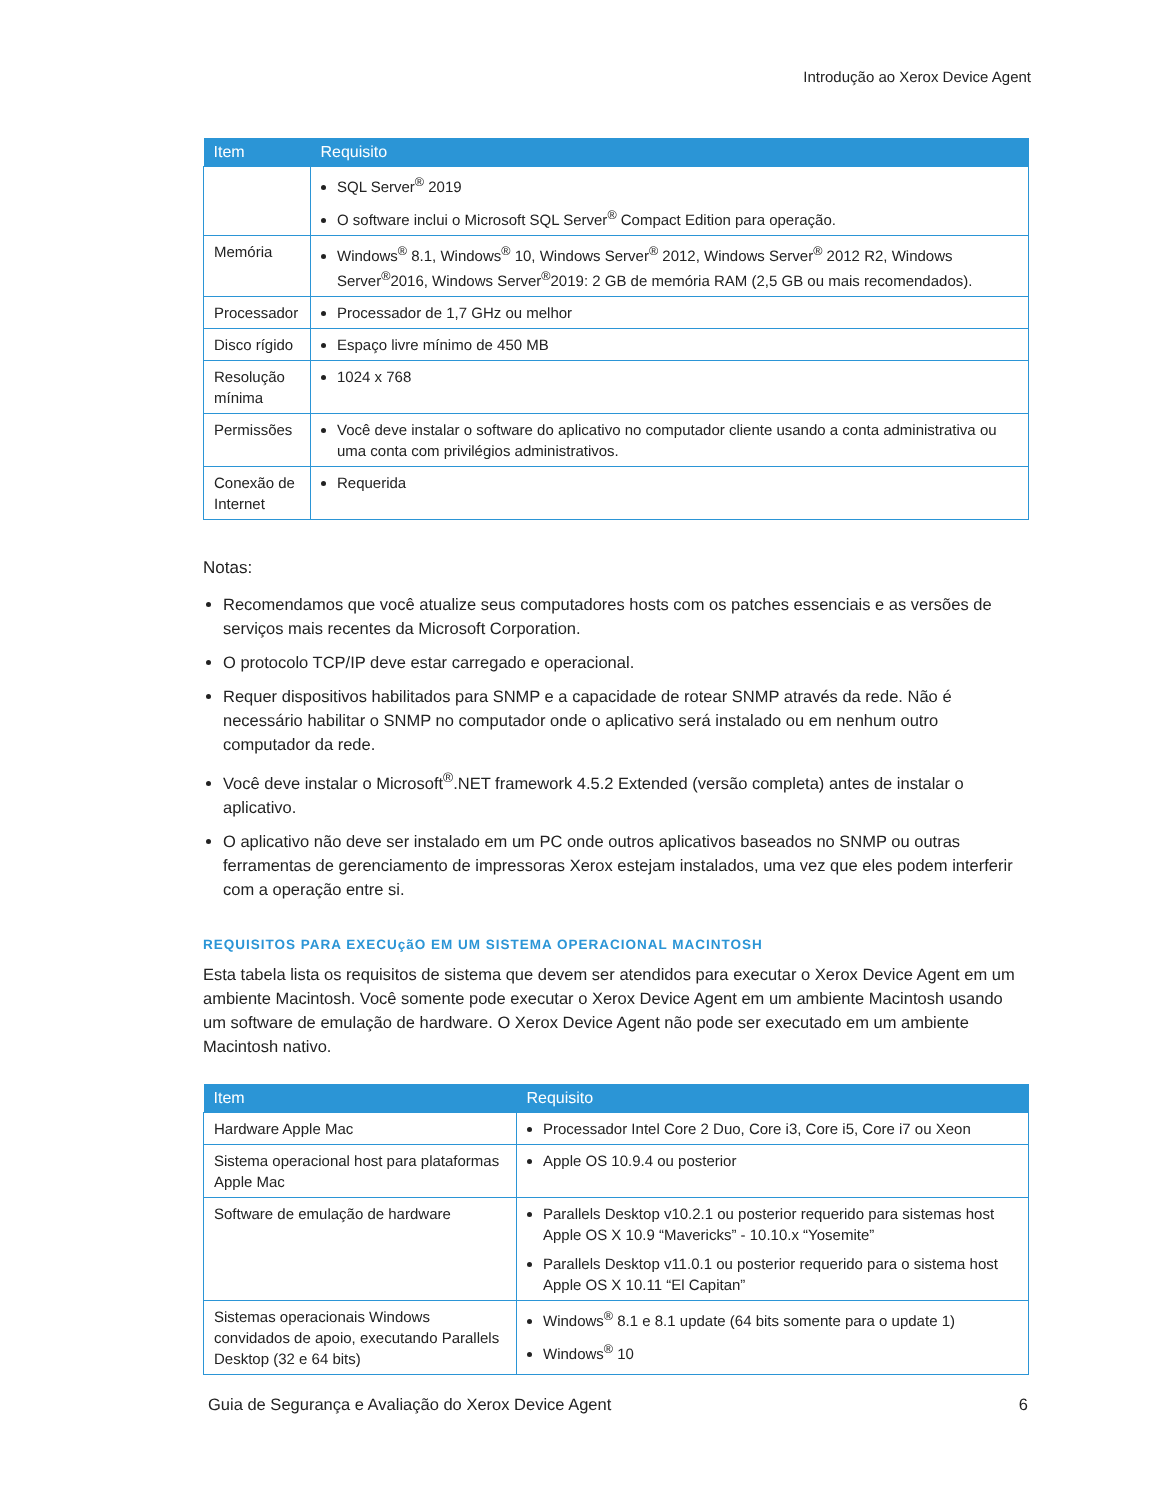Introdução ao Xerox Device Agent
| Item | Requisito |
| --- | --- |
| | SQL Server<sup>®</sup> 2019 O software inclui o Microsoft SQL Server<sup>®</sup> Compact Edition para operação. |
| Memória | Windows<sup>®</sup> 8.1, Windows<sup>®</sup> 10, Windows Server<sup>®</sup> 2012, Windows Server<sup>®</sup> 2012 R2, Windows Server<sup>®</sup>2016, Windows Server<sup>®</sup>2019: 2 GB de memória RAM (2,5 GB ou mais recomendados). |
| Processador | Processador de 1,7 GHz ou melhor |
| Disco rígido | Espaço livre mínimo de 450 MB |
| Resolução mínima | 1024 x 768 |
| Permissões | Você deve instalar o software do aplicativo no computador cliente usando a conta administrativa ou uma conta com privilégios administrativos. |
| Conexão de Internet | Requerida |
Notas:
Recomendamos que você atualize seus computadores hosts com os patches essenciais e as versões de serviços mais recentes da Microsoft Corporation.
O protocolo TCP/IP deve estar carregado e operacional.
Requer dispositivos habilitados para SNMP e a capacidade de rotear SNMP através da rede. Não é necessário habilitar o SNMP no computador onde o aplicativo será instalado ou em nenhum outro computador da rede.
Você deve instalar o Microsoft<sup>®</sup>.NET framework 4.5.2 Extended (versão completa) antes de instalar o aplicativo.
O aplicativo não deve ser instalado em um PC onde outros aplicativos baseados no SNMP ou outras ferramentas de gerenciamento de impressoras Xerox estejam instalados, uma vez que eles podem interferir com a operação entre si.
REQUISITOS PARA EXECUçãO EM UM SISTEMA OPERACIONAL MACINTOSH
Esta tabela lista os requisitos de sistema que devem ser atendidos para executar o Xerox Device Agent em um ambiente Macintosh. Você somente pode executar o Xerox Device Agent em um ambiente Macintosh usando um software de emulação de hardware. O Xerox Device Agent não pode ser executado em um ambiente Macintosh nativo.
| Item | Requisito |
| --- | --- |
| Hardware Apple Mac | Processador Intel Core 2 Duo, Core i3, Core i5, Core i7 ou Xeon |
| Sistema operacional host para plataformas Apple Mac | Apple OS 10.9.4 ou posterior |
| Software de emulação de hardware | Parallels Desktop v10.2.1 ou posterior requerido para sistemas host Apple OS X 10.9 “Mavericks” - 10.10.x “Yosemite” Parallels Desktop v11.0.1 ou posterior requerido para o sistema host Apple OS X 10.11 “El Capitan” |
| Sistemas operacionais Windows convidados de apoio, executando Parallels Desktop (32 e 64 bits) | Windows<sup>®</sup> 8.1 e 8.1 update (64 bits somente para o update 1) Windows<sup>®</sup> 10 |
Guia de Segurança e Avaliação do Xerox Device Agent 6